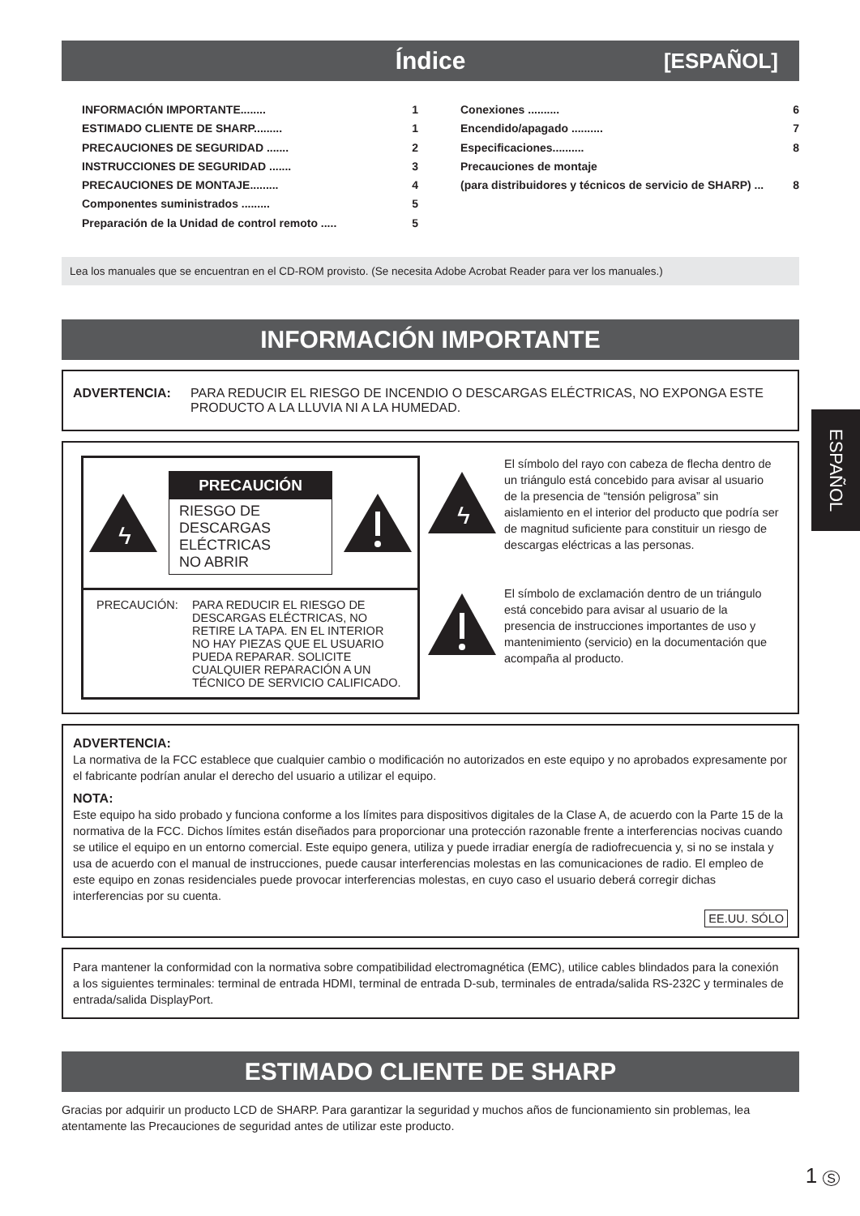Índice [ESPAÑOL]
INFORMACIÓN IMPORTANTE........ 1
ESTIMADO CLIENTE DE SHARP......... 1
PRECAUCIONES DE SEGURIDAD ....... 2
INSTRUCCIONES DE SEGURIDAD ....... 3
PRECAUCIONES DE MONTAJE......... 4
Componentes suministrados ......... 5
Preparación de la Unidad de control remoto ..... 5
Conexiones .......... 6
Encendido/apagado .......... 7
Especificaciones.......... 8
Precauciones de montaje
(para distribuidores y técnicos de servicio de SHARP) ... 8
Lea los manuales que se encuentran en el CD-ROM provisto. (Se necesita Adobe Acrobat Reader para ver los manuales.)
INFORMACIÓN IMPORTANTE
ADVERTENCIA: PARA REDUCIR EL RIESGO DE INCENDIO O DESCARGAS ELÉCTRICAS, NO EXPONGA ESTE PRODUCTO A LA LLUVIA NI A LA HUMEDAD.
ϟ
PRECAUCIÓN
RIESGO DE
DESCARGAS
ELÉCTRICAS
NO ABRIR
PRECAUCIÓN: PARA REDUCIR EL RIESGO DE DESCARGAS ELÉCTRICAS, NO RETIRE LA TAPA. EN EL INTERIOR NO HAY PIEZAS QUE EL USUARIO PUEDA REPARAR. SOLICITE CUALQUIER REPARACIÓN A UN TÉCNICO DE SERVICIO CALIFICADO.
ϟ
El símbolo del rayo con cabeza de flecha dentro de un triángulo está concebido para avisar al usuario de la presencia de “tensión peligrosa” sin aislamiento en el interior del producto que podría ser de magnitud suficiente para constituir un riesgo de descargas eléctricas a las personas.
El símbolo de exclamación dentro de un triángulo está concebido para avisar al usuario de la presencia de instrucciones importantes de uso y mantenimiento (servicio) en la documentación que acompaña al producto.
ADVERTENCIA:
La normativa de la FCC establece que cualquier cambio o modificación no autorizados en este equipo y no aprobados expresamente por el fabricante podrían anular el derecho del usuario a utilizar el equipo.
NOTA:
Este equipo ha sido probado y funciona conforme a los límites para dispositivos digitales de la Clase A, de acuerdo con la Parte 15 de la normativa de la FCC. Dichos límites están diseñados para proporcionar una protección razonable frente a interferencias nocivas cuando se utilice el equipo en un entorno comercial. Este equipo genera, utiliza y puede irradiar energía de radiofrecuencia y, si no se instala y usa de acuerdo con el manual de instrucciones, puede causar interferencias molestas en las comunicaciones de radio. El empleo de este equipo en zonas residenciales puede provocar interferencias molestas, en cuyo caso el usuario deberá corregir dichas interferencias por su cuenta.
EE.UU. SÓLO
Para mantener la conformidad con la normativa sobre compatibilidad electromagnética (EMC), utilice cables blindados para la conexión a los siguientes terminales: terminal de entrada HDMI, terminal de entrada D-sub, terminales de entrada/salida RS-232C y terminales de entrada/salida DisplayPort.
ESTIMADO CLIENTE DE SHARP
Gracias por adquirir un producto LCD de SHARP. Para garantizar la seguridad y muchos años de funcionamiento sin problemas, lea atentamente las Precauciones de seguridad antes de utilizar este producto.
ESPAÑOL
1 S